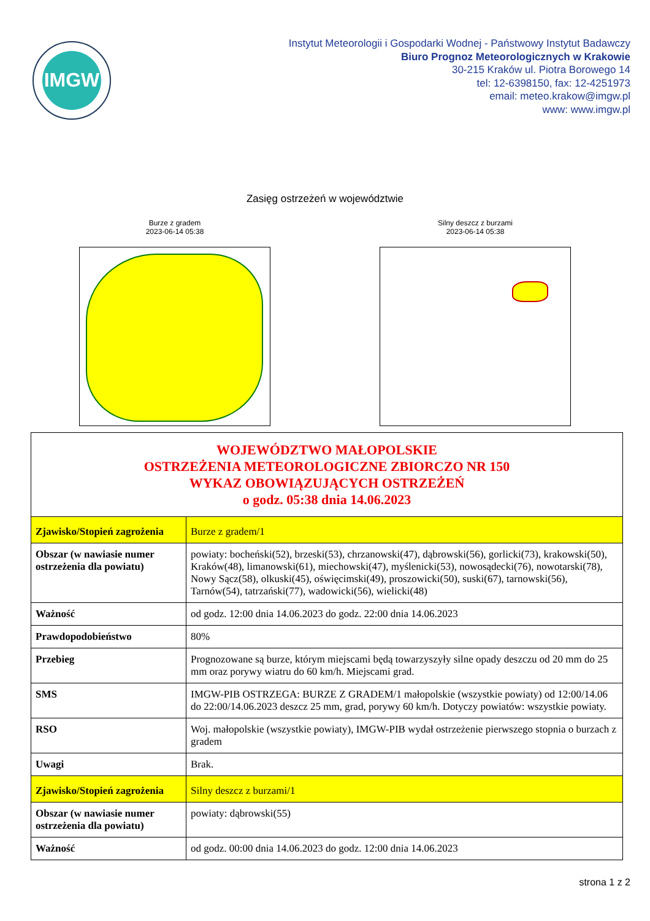IMGW
Instytut Meteorologii i Gospodarki Wodnej - Państwowy Instytut Badawczy
Biuro Prognoz Meteorologicznych w Krakowie
30-215 Kraków ul. Piotra Borowego 14
tel: 12-6398150, fax: 12-4251973
email: meteo.krakow@imgw.pl
www: www.imgw.pl
Zasięg ostrzeżeń w województwie
Burze z gradem
2023-06-14 05:38
Silny deszcz z burzami
2023-06-14 05:38
| WOJEWÓDZTWO MAŁOPOLSKIE OSTRZEŻENIA METEOROLOGICZNE ZBIORCZO NR 150 WYKAZ OBOWIĄZUJĄCYCH OSTRZEŻEŃ o godz. 05:38 dnia 14.06.2023 | |
| Zjawisko/Stopień zagrożenia | Burze z gradem/1 |
| Obszar (w nawiasie numer ostrzeżenia dla powiatu) | powiaty: bocheński(52), brzeski(53), chrzanowski(47), dąbrowski(56), gorlicki(73), krakowski(50), Kraków(48), limanowski(61), miechowski(47), myślenicki(53), nowosądecki(76), nowotarski(78), Nowy Sącz(58), olkuski(45), oświęcimski(49), proszowicki(50), suski(67), tarnowski(56), Tarnów(54), tatrzański(77), wadowicki(56), wielicki(48) |
| Ważność | od godz. 12:00 dnia 14.06.2023 do godz. 22:00 dnia 14.06.2023 |
| Prawdopodobieństwo | 80% |
| Przebieg | Prognozowane są burze, którym miejscami będą towarzyszyły silne opady deszczu od 20 mm do 25 mm oraz porywy wiatru do 60 km/h. Miejscami grad. |
| SMS | IMGW-PIB OSTRZEGA: BURZE Z GRADEM/1 małopolskie (wszystkie powiaty) od 12:00/14.06 do 22:00/14.06.2023 deszcz 25 mm, grad, porywy 60 km/h. Dotyczy powiatów: wszystkie powiaty. |
| RSO | Woj. małopolskie (wszystkie powiaty), IMGW-PIB wydał ostrzeżenie pierwszego stopnia o burzach z gradem |
| Uwagi | Brak. |
| Zjawisko/Stopień zagrożenia | Silny deszcz z burzami/1 |
| Obszar (w nawiasie numer ostrzeżenia dla powiatu) | powiaty: dąbrowski(55) |
| Ważność | od godz. 00:00 dnia 14.06.2023 do godz. 12:00 dnia 14.06.2023 |
strona 1 z 2